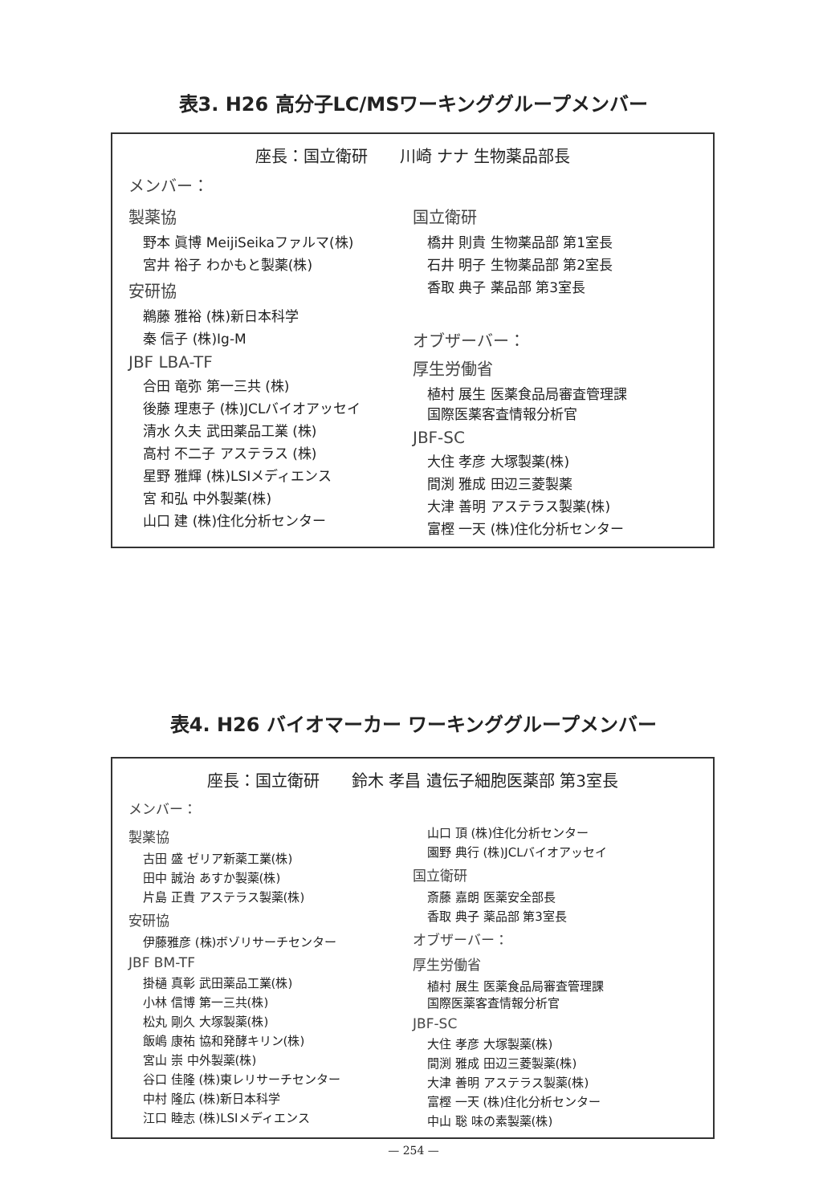表3. H26 高分子LC/MSワーキンググループメンバー
座長：国立衛研　　川崎 ナナ 生物薬品部長
メンバー：
製薬協
野本 眞博 MeijiSeikaファルマ(株)
宮井 裕子 わかもと製薬(株)
安研協
鵜藤 雅裕 (株)新日本科学
秦 信子 (株)Ig-M
JBF LBA-TF
合田 竜弥 第一三共 (株)
後藤 理恵子 (株)JCLバイオアッセイ
清水 久夫 武田薬品工業 (株)
高村 不二子 アステラス (株)
星野 雅輝 (株)LSIメディエンス
宮 和弘 中外製薬(株)
山口 建 (株)住化分析センター
国立衛研
橋井 則貴 生物薬品部 第1室長
石井 明子 生物薬品部 第2室長
香取 典子 薬品部 第3室長
オブザーバー：
厚生労働省
植村 展生 医薬食品局審査管理課
国際医薬客査情報分析官
JBF-SC
大住 孝彦 大塚製薬(株)
間渕 雅成 田辺三菱製薬
大津 善明 アステラス製薬(株)
富樫 一天 (株)住化分析センター
表4. H26 バイオマーカー ワーキンググループメンバー
座長：国立衛研　　鈴木 孝昌 遺伝子細胞医薬部 第3室長
メンバー：
製薬協
古田 盛 ゼリア新薬工業(株)
田中 誠治 あすか製薬(株)
片島 正貴 アステラス製薬(株)
安研協
伊藤雅彦 (株)ボゾリサーチセンター
JBF BM-TF
掛樋 真彰 武田薬品工業(株)
小林 信博 第一三共(株)
松丸 剛久 大塚製薬(株)
飯嶋 康祐 協和発酵キリン(株)
宮山 崇 中外製薬(株)
谷口 佳隆 (株)東レリサーチセンター
中村 隆広 (株)新日本科学
江口 睦志 (株)LSIメディエンス
山口 頂 (株)住化分析センター
園野 典行 (株)JCLバイオアッセイ
国立衛研
斎藤 嘉朗 医薬安全部長
香取 典子 薬品部 第3室長
オブザーバー：
厚生労働省
植村 展生 医薬食品局審査管理課
国際医薬客査情報分析官
JBF-SC
大住 孝彦 大塚製薬(株)
間渕 雅成 田辺三菱製薬(株)
大津 善明 アステラス製薬(株)
富樫 一天 (株)住化分析センター
中山 聡 味の素製薬(株)
— 254 —